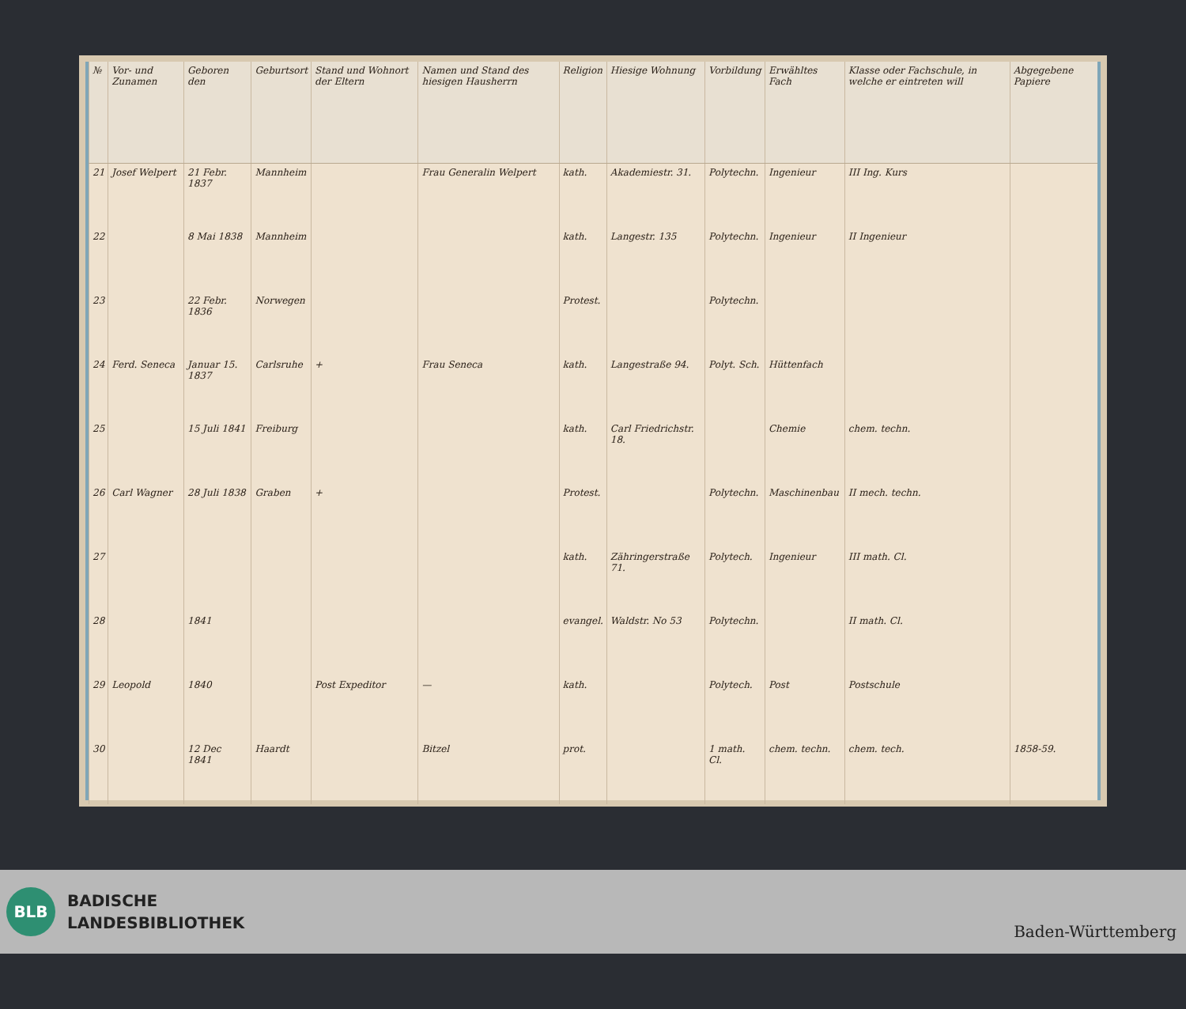| № | Vor- und Zunamen | Geboren den | Geburtsort | Stand und Wohnort der Eltern | Namen und Stand des hiesigen Hausherrn | Religion | Hiesige Wohnung | Vorbildung | Erwähltes Fach | Klasse oder Fachschule, in welche er eintreten will | Abgegebene Papiere |
| --- | --- | --- | --- | --- | --- | --- | --- | --- | --- | --- | --- |
| 21 | Josef Welpert | 21 Febr. 1837 | Mannheim | | Frau Generalin Welpert | kath. | Akademiestr. 31. | Polytechn. | Ingenieur | III Ing. Kurs | |
| 22 | | 8 Mai 1838 | Mannheim | | | kath. | Langestr. 135 | Polytechn. | Ingenieur | II Ingenieur | |
| 23 | | 22 Febr. 1836 | Norwegen | | | Protest. | | Polytechn. | | | |
| 24 | Ferd. Seneca | Januar 15. 1837 | Carlsruhe | + | Frau Seneca | kath. | Langestraße 94. | Polyt. Sch. | Hüttenfach | | |
| 25 | | 15 Juli 1841 | Freiburg | | | kath. | Carl Friedrichstr. 18. | | Chemie | chem. techn. | |
| 26 | Carl Wagner | 28 Juli 1838 | Graben | + | | Protest. | | Polytechn. | Maschinenbau | II mech. techn. | |
| 27 | | | | | | kath. | Zähringerstraße 71. | Polytech. | Ingenieur | III math. Cl. | |
| 28 | | 1841 | | | | evangel. | Waldstr. No 53 | Polytechn. | | II math. Cl. | |
| 29 | Leopold | 1840 | | Post Expeditor | — | kath. | | Polytech. | Post | Postschule | |
| 30 | | 12 Dec 1841 | Haardt | | Bitzel | prot. | | 1 math. Cl. | chem. techn. | chem. tech. | 1858-59. |
BLB
BADISCHE
LANDESBIBLIOTHEK
Baden-Württemberg